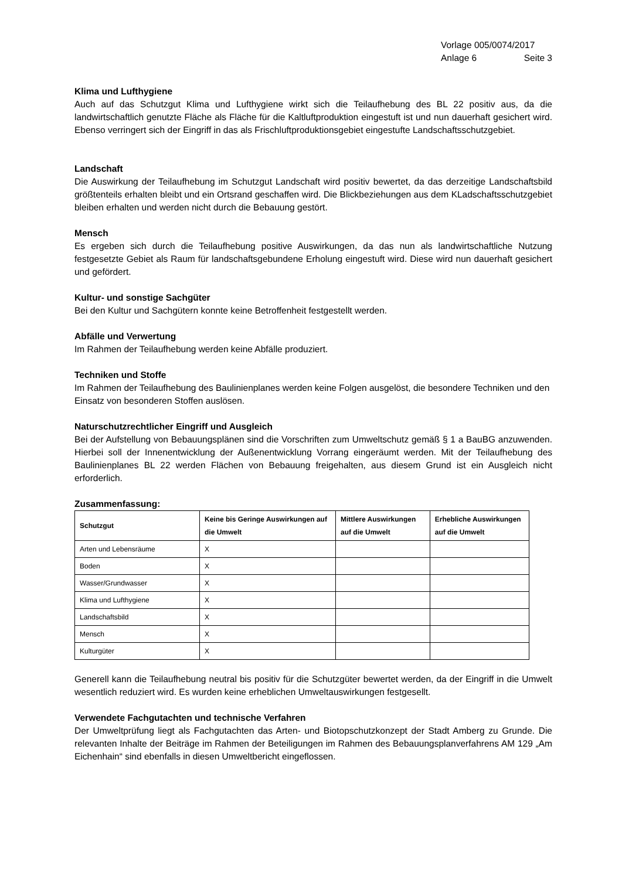Vorlage 005/0074/2017
Anlage 6 Seite 3
Klima und Lufthygiene
Auch auf das Schutzgut Klima und Lufthygiene wirkt sich die Teilaufhebung des BL 22 positiv aus, da die landwirtschaftlich genutzte Fläche als Fläche für die Kaltluftproduktion eingestuft ist und nun dauerhaft gesichert wird. Ebenso verringert sich der Eingriff in das als Frischluftproduktionsgebiet eingestufte Landschaftsschutzgebiet.
Landschaft
Die Auswirkung der Teilaufhebung im Schutzgut Landschaft wird positiv bewertet, da das derzeitige Landschaftsbild größtenteils erhalten bleibt und ein Ortsrand geschaffen wird. Die Blickbeziehungen aus dem KLadschaftsschutzgebiet bleiben erhalten und werden nicht durch die Bebauung gestört.
Mensch
Es ergeben sich durch die Teilaufhebung positive Auswirkungen, da das nun als landwirtschaftliche Nutzung festgesetzte Gebiet als Raum für landschaftsgebundene Erholung eingestuft wird. Diese wird nun dauerhaft gesichert und gefördert.
Kultur- und sonstige Sachgüter
Bei den Kultur und Sachgütern konnte keine Betroffenheit festgestellt werden.
Abfälle und Verwertung
Im Rahmen der Teilaufhebung werden keine Abfälle produziert.
Techniken und Stoffe
Im Rahmen der Teilaufhebung des Baulinienplanes werden keine Folgen ausgelöst, die besondere Techniken und den Einsatz von besonderen Stoffen auslösen.
Naturschutzrechtlicher Eingriff und Ausgleich
Bei der Aufstellung von Bebauungsplänen sind die Vorschriften zum Umweltschutz gemäß § 1 a BauBG anzuwenden. Hierbei soll der Innenentwicklung der Außenentwicklung Vorrang eingeräumt werden. Mit der Teilaufhebung des Baulinienplanes BL 22 werden Flächen von Bebauung freigehalten, aus diesem Grund ist ein Ausgleich nicht erforderlich.
Zusammenfassung:
| Schutzgut | Keine bis Geringe Auswirkungen auf die Umwelt | Mittlere Auswirkungen auf die Umwelt | Erhebliche Auswirkungen auf die Umwelt |
| --- | --- | --- | --- |
| Arten und Lebensräume | X | | |
| Boden | X | | |
| Wasser/Grundwasser | X | | |
| Klima und Lufthygiene | X | | |
| Landschaftsbild | X | | |
| Mensch | X | | |
| Kulturgüter | X | | |
Generell kann die Teilaufhebung neutral bis positiv für die Schutzgüter bewertet werden, da der Eingriff in die Umwelt wesentlich reduziert wird. Es wurden keine erheblichen Umweltauswirkungen festgesellt.
Verwendete Fachgutachten und technische Verfahren
Der Umweltprüfung liegt als Fachgutachten das Arten- und Biotopschutzkonzept der Stadt Amberg zu Grunde. Die relevanten Inhalte der Beiträge im Rahmen der Beteiligungen im Rahmen des Bebauungsplanverfahrens AM 129 „Am Eichenhain“ sind ebenfalls in diesen Umweltbericht eingeflossen.